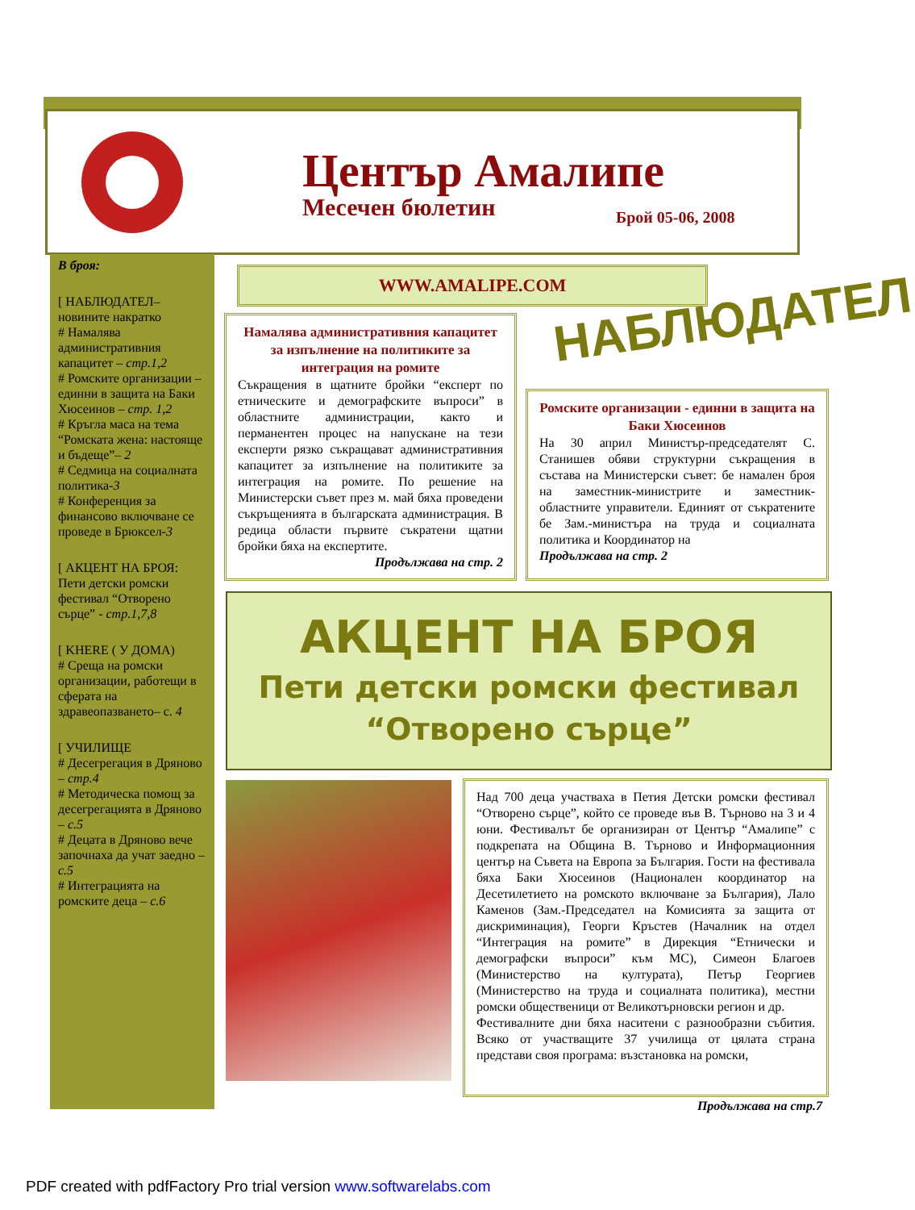Център Амалипе
Месечен бюлетин Брой 05-06, 2008
В броя:
[ НАБЛЮДАТЕЛ– новините накратко
# Намалява административния капацитет – стр.1,2
# Ромските организации – единни в защита на Баки Хюсеинов – стр. 1,2
# Кръгла маса на тема “Ромската жена: настояще и бъдеще”– 2
# Седмица на социалната политика-3
# Конференция за финансово включване се проведе в Брюксел-3
[ АКЦЕНТ НА БРОЯ: Пети детски ромски фестивал “Отворено сърце” - стр.1,7,8
[ KHERE ( У ДОМА)
# Среща на ромски организации, работещи в сферата на здравеопазването– с. 4
[ УЧИЛИЩЕ
# Десегрегация в Дряново – стр.4
# Методическа помощ за десегрегацията в Дряново – с.5
# Децата в Дряново вече започнаха да учат заедно – с.5
# Интеграцията на ромските деца – с.6
WWW.AMALIPE.COM
Намалява административния капацитет за изпълнение на политиките за интеграция на ромите
Съкращения в щатните бройки “експерт по етническите и демографските въпроси” в областните администрации, както и перманентен процес на напускане на тези експерти рязко съкращават административния капацитет за изпълнение на политиките за интеграция на ромите. По решение на Министерски съвет през м. май бяха проведени съкръщенията в българската администрация. В редица области първите съкратени щатни бройки бяха на експертите.
Продължава на стр. 2
НАБЛЮДАТЕЛ
Ромските организации - единни в защита на Баки Хюсеинов
На 30 април Министър-председателят С. Станишев обяви структурни съкращения в състава на Министерски съвет: бе намален броя на заместник-министрите и заместник-областните управители. Единият от съкратените бе Зам.-министъра на труда и социалната политика и Координатор на
Продължава на стр. 2
АКЦЕНТ НА БРОЯ
Пети детски ромски фестивал
“Отворено сърце”
Над 700 деца участваха в Петия Детски ромски фестивал “Отворено сърце”, който се проведе във В. Търново на 3 и 4 юни. Фестивалът бе организиран от Център “Амалипе” с подкрепата на Община В. Търново и Информационния център на Съвета на Европа за България. Гости на фестивала бяха Баки Хюсеинов (Национален координатор на Десетилетието на ромското включване за България), Лало Каменов (Зам.-Председател на Комисията за защита от дискриминация), Георги Кръстев (Началник на отдел “Интеграция на ромите” в Дирекция “Етнически и демографски въпроси” към МС), Симеон Благоев (Министерство на културата), Петър Георгиев (Министерство на труда и социалната политика), местни ромски общественици от Великотърновски регион и др.
Фестивалните дни бяха наситени с разнообразни събития. Всяко от участващите 37 училища от цялата страна представи своя програма: възстановка на ромски,
Продължава на стр.7
PDF created with pdfFactory Pro trial version www.softwarelabs.com